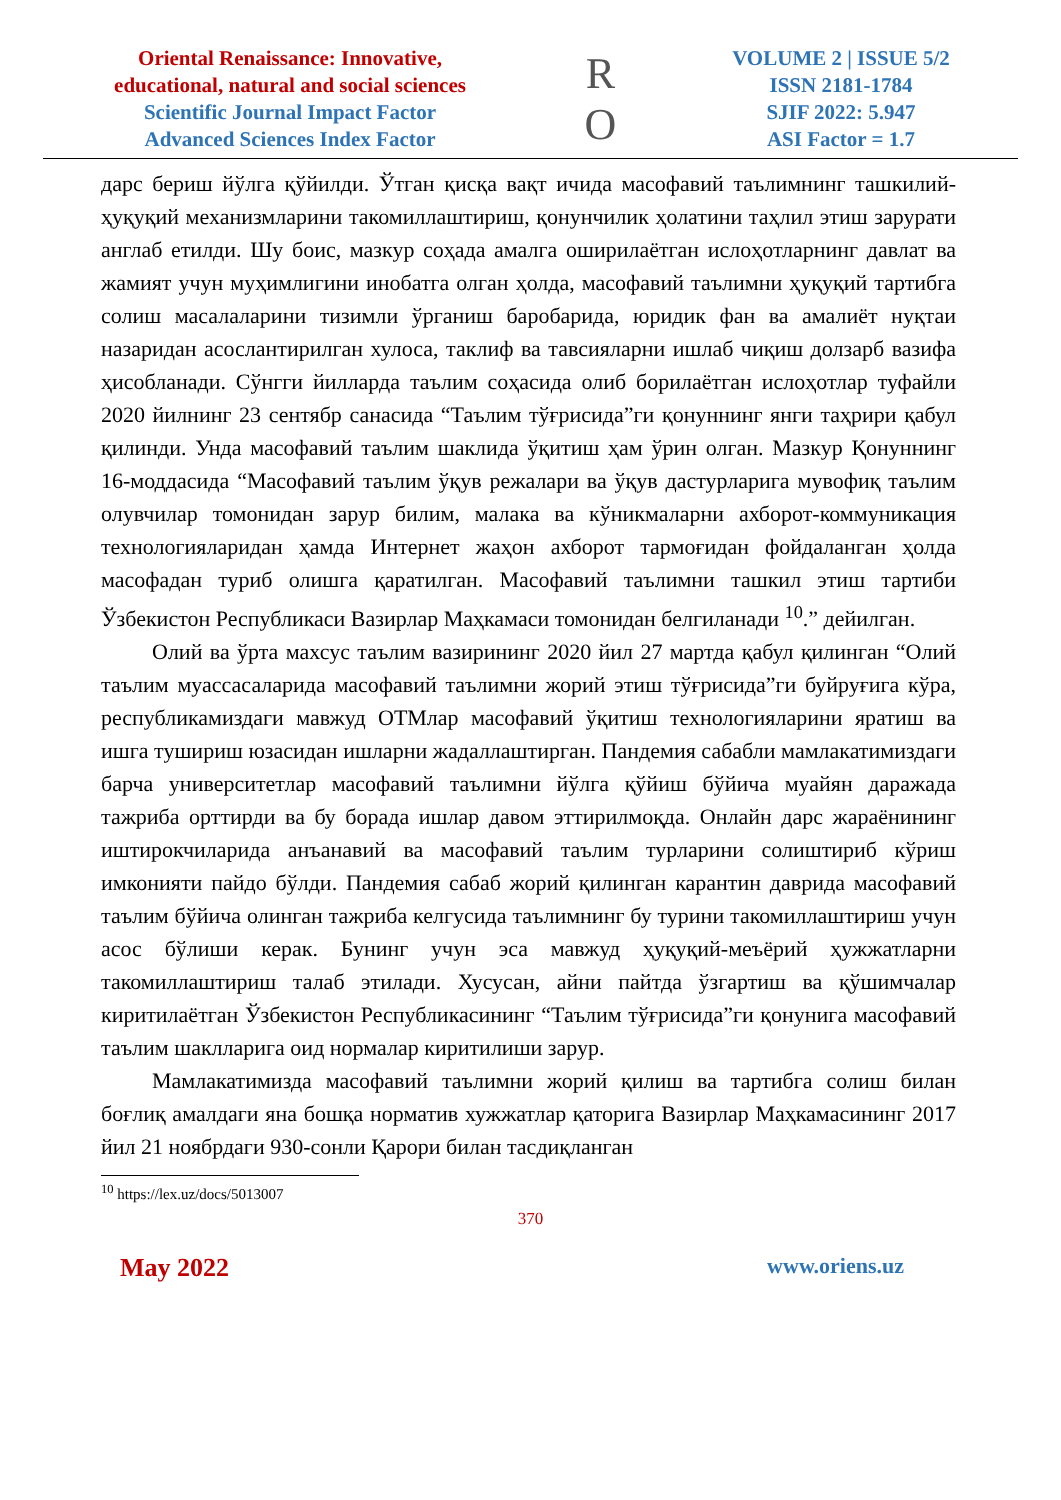Oriental Renaissance: Innovative, educational, natural and social sciences
Scientific Journal Impact Factor
Advanced Sciences Index Factor
R
O
VOLUME 2 | ISSUE 5/2
ISSN 2181-1784
SJIF 2022: 5.947
ASI Factor = 1.7
дарс бериш йўлга қўйилди. Ўтган қисқа вақт ичида масофавий таълимнинг ташкилий-ҳуқуқий механизмларини такомиллаштириш, қонунчилик ҳолатини таҳлил этиш зарурати англаб етилди. Шу боис, мазкур соҳада амалга оширилаётган ислоҳотларнинг давлат ва жамият учун муҳимлигини инобатга олган ҳолда, масофавий таълимни ҳуқуқий тартибга солиш масалаларини тизимли ўрганиш баробарида, юридик фан ва амалиёт нуқтаи назаридан асослантирилган хулоса, таклиф ва тавсияларни ишлаб чиқиш долзарб вазифа ҳисобланади. Сўнгги йилларда таълим соҳасида олиб борилаётган ислоҳотлар туфайли 2020 йилнинг 23 сентябр санасида “Таълим тўғрисида”ги қонуннинг янги таҳрири қабул қилинди. Унда масофавий таълим шаклида ўқитиш ҳам ўрин олган. Мазкур Қонуннинг 16-моддасида “Масофавий таълим ўқув режалари ва ўқув дастурларига мувофиқ таълим олувчилар томонидан зарур билим, малака ва кўникмаларни ахборот-коммуникация технологияларидан ҳамда Интернет жаҳон ахборот тармоғидан фойдаланган ҳолда масофадан туриб олишга қаратилган. Масофавий таълимни ташкил этиш тартиби Ўзбекистон Республикаси Вазирлар Маҳкамаси томонидан белгиланади <sup>10</sup>.” дейилган.
Олий ва ўрта махсус таълим вазирининг 2020 йил 27 мартда қабул қилинган “Олий таълим муассасаларида масофавий таълимни жорий этиш тўғрисида”ги буйруғига кўра, республикамиздаги мавжуд ОТМлар масофавий ўқитиш технологияларини яратиш ва ишга тушириш юзасидан ишларни жадаллаштирган. Пандемия сабабли мамлакатимиздаги барча университетлар масофавий таълимни йўлга қўйиш бўйича муайян даражада тажриба орттирди ва бу борада ишлар давом эттирилмоқда. Онлайн дарс жараёнининг иштирокчиларида анъанавий ва масофавий таълим турларини солиштириб кўриш имконияти пайдо бўлди. Пандемия сабаб жорий қилинган карантин даврида масофавий таълим бўйича олинган тажриба келгусида таълимнинг бу турини такомиллаштириш учун асос бўлиши керак. Бунинг учун эса мавжуд ҳуқуқий-меъёрий ҳужжатларни такомиллаштириш талаб этилади. Хусусан, айни пайтда ўзгартиш ва қўшимчалар киритилаётган Ўзбекистон Республикасининг “Таълим тўғрисида”ги қонунига масофавий таълим шаклларига оид нормалар киритилиши зарур.
Мамлакатимизда масофавий таълимни жорий қилиш ва тартибга солиш билан боғлиқ амалдаги яна бошқа норматив хужжатлар қаторига Вазирлар Маҳкамасининг 2017 йил 21 ноябрдаги 930-сонли Қарори билан тасдиқланган
<sup>10</sup> https://lex.uz/docs/5013007
370
May 2022 www.oriens.uz